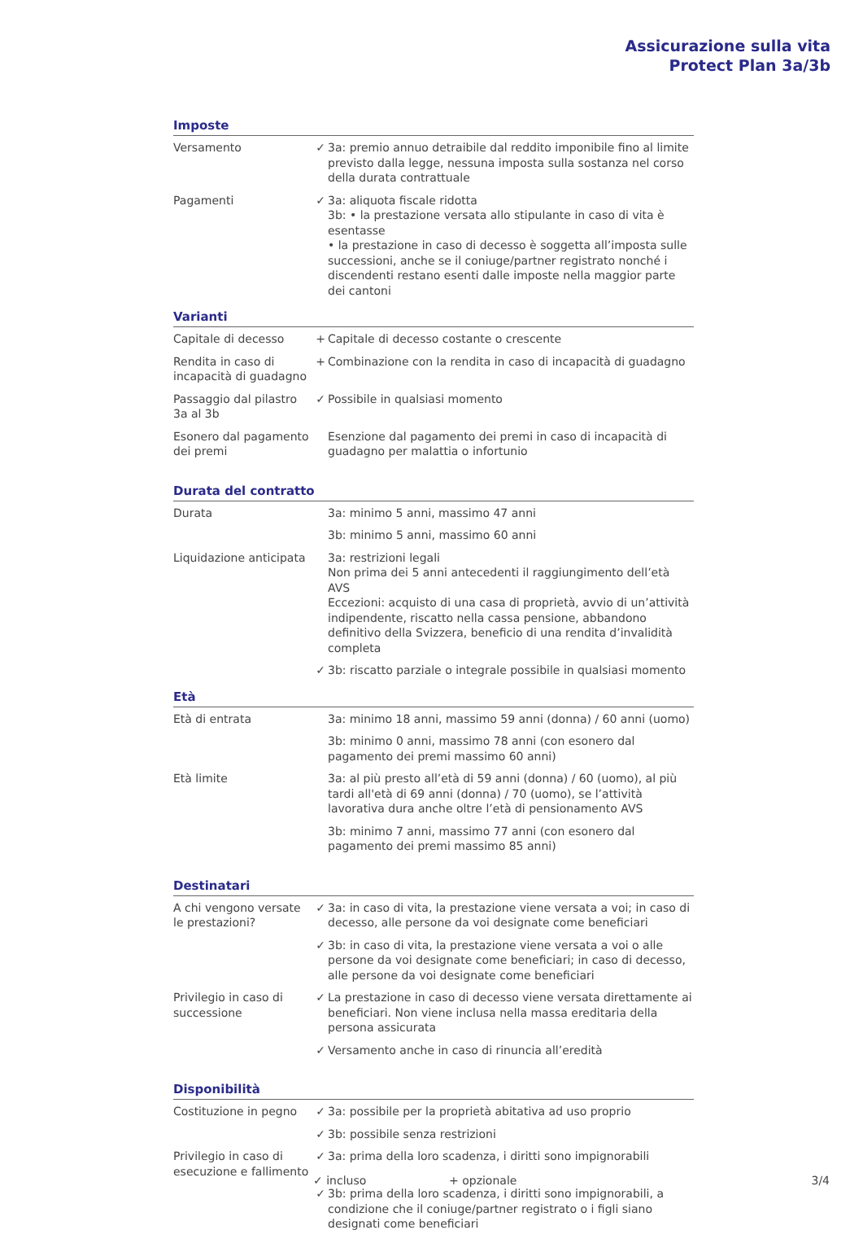Assicurazione sulla vita
Protect Plan 3a/3b
Imposte
| Versamento | ✓ | 3a: premio annuo detraibile dal reddito imponibile fino al limite previsto dalla legge, nessuna imposta sulla sostanza nel corso della durata contrattuale |
| Pagamenti | ✓ | 3a: aliquota fiscale ridotta 3b: • la prestazione versata allo stipulante in caso di vita è esentasse • la prestazione in caso di decesso è soggetta all’imposta sulle successioni, anche se il coniuge/partner registrato nonché i discendenti restano esenti dalle imposte nella maggior parte dei cantoni |
Varianti
| Capitale di decesso | + | Capitale di decesso costante o crescente |
| Rendita in caso di incapacità di guadagno | + | Combinazione con la rendita in caso di incapacità di guadagno |
| Passaggio dal pilastro 3a al 3b | ✓ | Possibile in qualsiasi momento |
| Esonero dal pagamento dei premi | | Esenzione dal pagamento dei premi in caso di incapacità di guadagno per malattia o infortunio |
Durata del contratto
| Durata | | 3a: minimo 5 anni, massimo 47 anni |
| | | 3b: minimo 5 anni, massimo 60 anni |
| Liquidazione anticipata | | 3a: restrizioni legali Non prima dei 5 anni antecedenti il raggiungimento dell’età AVS Eccezioni: acquisto di una casa di proprietà, avvio di un’attività indipendente, riscatto nella cassa pensione, abbandono definitivo della Svizzera, beneficio di una rendita d’invalidità completa |
| | ✓ | 3b: riscatto parziale o integrale possibile in qualsiasi momento |
Età
| Età di entrata | | 3a: minimo 18 anni, massimo 59 anni (donna) / 60 anni (uomo) |
| | | 3b: minimo 0 anni, massimo 78 anni (con esonero dal pagamento dei premi massimo 60 anni) |
| Età limite | | 3a: al più presto all’età di 59 anni (donna) / 60 (uomo), al più tardi all'età di 69 anni (donna) / 70 (uomo), se l’attività lavorativa dura anche oltre l’età di pensionamento AVS |
| | | 3b: minimo 7 anni, massimo 77 anni (con esonero dal pagamento dei premi massimo 85 anni) |
Destinatari
| A chi vengono versate le prestazioni? | ✓ | 3a: in caso di vita, la prestazione viene versata a voi; in caso di decesso, alle persone da voi designate come beneficiari |
| | ✓ | 3b: in caso di vita, la prestazione viene versata a voi o alle persone da voi designate come beneficiari; in caso di decesso, alle persone da voi designate come beneficiari |
| Privilegio in caso di successione | ✓ | La prestazione in caso di decesso viene versata direttamente ai beneficiari. Non viene inclusa nella massa ereditaria della persona assicurata |
| | ✓ | Versamento anche in caso di rinuncia all’eredità |
Disponibilità
| Costituzione in pegno | ✓ | 3a: possibile per la proprietà abitativa ad uso proprio |
| | ✓ | 3b: possibile senza restrizioni |
| Privilegio in caso di esecuzione e fallimento | ✓ | 3a: prima della loro scadenza, i diritti sono impignorabili |
| | ✓ | 3b: prima della loro scadenza, i diritti sono impignorabili, a condizione che il coniuge/partner registrato o i figli siano designati come beneficiari |
✓ incluso + opzionale 3/4